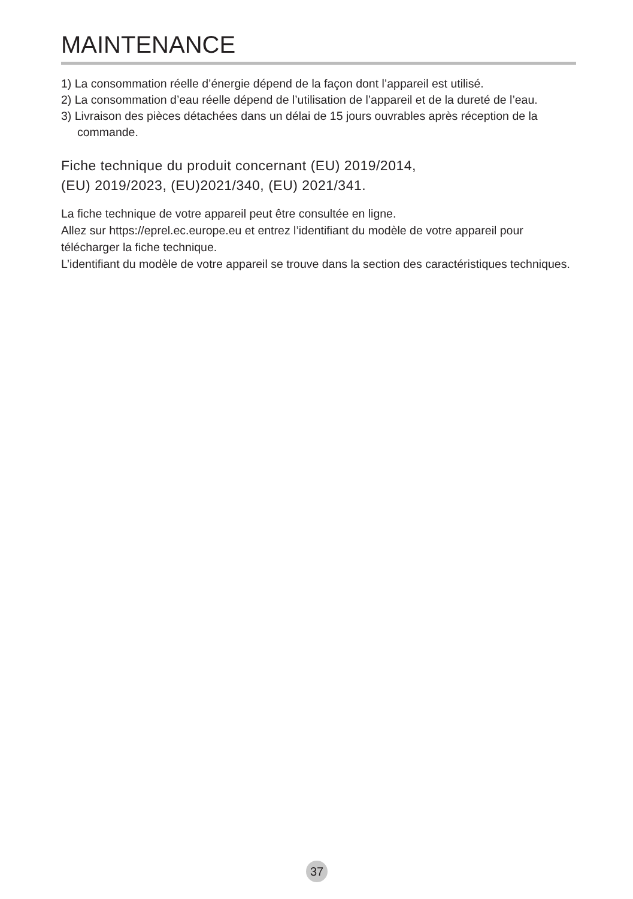MAINTENANCE
1) La consommation réelle d’énergie dépend de la façon dont l’appareil est utilisé.
2) La consommation d’eau réelle dépend de l’utilisation de l’appareil et de la dureté de l’eau.
3) Livraison des pièces détachées dans un délai de 15 jours ouvrables après réception de la commande.
Fiche technique du produit concernant (EU) 2019/2014,
(EU) 2019/2023, (EU)2021/340, (EU) 2021/341.
La fiche technique de votre appareil peut être consultée en ligne.
Allez sur https://eprel.ec.europe.eu et entrez l’identifiant du modèle de votre appareil pour télécharger la fiche technique.
L’identifiant du modèle de votre appareil se trouve dans la section des caractéristiques techniques.
37